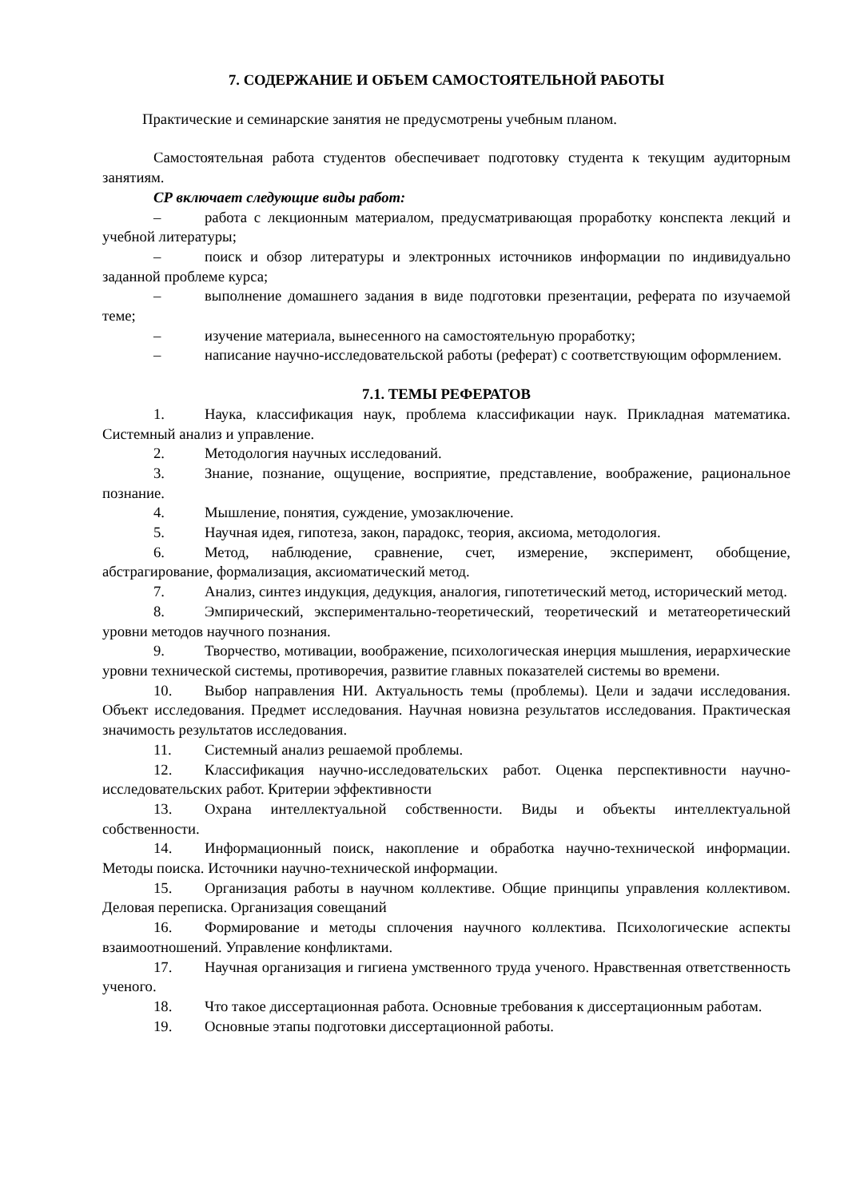7. СОДЕРЖАНИЕ И ОБЪЕМ САМОСТОЯТЕЛЬНОЙ РАБОТЫ
Практические и семинарские занятия не предусмотрены учебным планом.
Самостоятельная работа студентов обеспечивает подготовку студента к текущим аудиторным занятиям.
СР включает следующие виды работ:
– работа с лекционным материалом, предусматривающая проработку конспекта лекций и учебной литературы;
– поиск и обзор литературы и электронных источников информации по индивидуально заданной проблеме курса;
– выполнение домашнего задания в виде подготовки презентации, реферата по изучаемой теме;
– изучение материала, вынесенного на самостоятельную проработку;
– написание научно-исследовательской работы (реферат) с соответствующим оформлением.
7.1. ТЕМЫ РЕФЕРАТОВ
1. Наука, классификация наук, проблема классификации наук. Прикладная математика. Системный анализ и управление.
2. Методология научных исследований.
3. Знание, познание, ощущение, восприятие, представление, воображение, рациональное познание.
4. Мышление, понятия, суждение, умозаключение.
5. Научная идея, гипотеза, закон, парадокс, теория, аксиома, методология.
6. Метод, наблюдение, сравнение, счет, измерение, эксперимент, обобщение, абстрагирование, формализация, аксиоматический метод.
7. Анализ, синтез индукция, дедукция, аналогия, гипотетический метод, исторический метод.
8. Эмпирический, экспериментально-теоретический, теоретический и метатеоретический уровни методов научного познания.
9. Творчество, мотивации, воображение, психологическая инерция мышления, иерархические уровни технической системы, противоречия, развитие главных показателей системы во времени.
10. Выбор направления НИ. Актуальность темы (проблемы). Цели и задачи исследования. Объект исследования. Предмет исследования. Научная новизна результатов исследования. Практическая значимость результатов исследования.
11. Системный анализ решаемой проблемы.
12. Классификация научно-исследовательских работ. Оценка перспективности научно-исследовательских работ. Критерии эффективности
13. Охрана интеллектуальной собственности. Виды и объекты интеллектуальной собственности.
14. Информационный поиск, накопление и обработка научно-технической информации. Методы поиска. Источники научно-технической информации.
15. Организация работы в научном коллективе. Общие принципы управления коллективом. Деловая переписка. Организация совещаний
16. Формирование и методы сплочения научного коллектива. Психологические аспекты взаимоотношений. Управление конфликтами.
17. Научная организация и гигиена умственного труда ученого. Нравственная ответственность ученого.
18. Что такое диссертационная работа. Основные требования к диссертационным работам.
19. Основные этапы подготовки диссертационной работы.